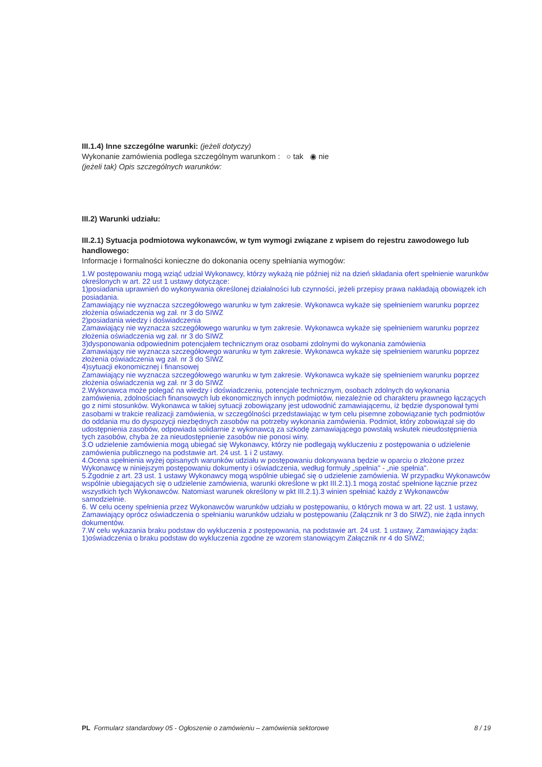III.1.4) Inne szczególne warunki: (jeżeli dotyczy)
Wykonanie zamówienia podlega szczególnym warunkom : ○ tak ◉ nie
(jeżeli tak) Opis szczególnych warunków:
III.2) Warunki udziału:
III.2.1) Sytuacja podmiotowa wykonawców, w tym wymogi związane z wpisem do rejestru zawodowego lub handlowego:
Informacje i formalności konieczne do dokonania oceny spełniania wymogów:
1.W postępowaniu mogą wziąć udział Wykonawcy, którzy wykażą nie później niż na dzień składania ofert spełnienie warunków określonych w art. 22 ust 1 ustawy dotyczące:
1)posiadania uprawnień do wykonywania określonej działalności lub czynności, jeżeli przepisy prawa nakładają obowiązek ich posiadania.
Zamawiający nie wyznacza szczegółowego warunku w tym zakresie. Wykonawca wykaże się spełnieniem warunku poprzez złożenia oświadczenia wg zał. nr 3 do SIWZ
2)posiadania wiedzy i doświadczenia
Zamawiający nie wyznacza szczegółowego warunku w tym zakresie. Wykonawca wykaże się spełnieniem warunku poprzez złożenia oświadczenia wg zał. nr 3 do SIWZ
3)dysponowania odpowiednim potencjałem technicznym oraz osobami zdolnymi do wykonania zamówienia
Zamawiający nie wyznacza szczegółowego warunku w tym zakresie. Wykonawca wykaże się spełnieniem warunku poprzez złożenia oświadczenia wg zał. nr 3 do SIWZ
4)sytuacji ekonomicznej i finansowej
Zamawiający nie wyznacza szczegółowego warunku w tym zakresie. Wykonawca wykaże się spełnieniem warunku poprzez złożenia oświadczenia wg zał. nr 3 do SIWZ
2.Wykonawca może polegać na wiedzy i doświadczeniu, potencjale technicznym, osobach zdolnych do wykonania zamówienia, zdolnościach finansowych lub ekonomicznych innych podmiotów, niezależnie od charakteru prawnego łączących go z nimi stosunków. Wykonawca w takiej sytuacji zobowiązany jest udowodnić zamawiającemu, iż będzie dysponował tymi zasobami w trakcie realizacji zamówienia, w szczególności przedstawiając w tym celu pisemne zobowiązanie tych podmiotów do oddania mu do dyspozycji niezbędnych zasobów na potrzeby wykonania zamówienia. Podmiot, który zobowiązał się do udostępnienia zasobów, odpowiada solidarnie z wykonawcą za szkodę zamawiającego powstałą wskutek nieudostępnienia tych zasobów, chyba że za nieudostępnienie zasobów nie ponosi winy.
3.O udzielenie zamówienia mogą ubiegać się Wykonawcy, którzy nie podlegają wykluczeniu z postępowania o udzielenie zamówienia publicznego na podstawie art. 24 ust. 1 i 2 ustawy.
4.Ocena spełnienia wyżej opisanych warunków udziału w postępowaniu dokonywana będzie w oparciu o złożone przez Wykonawcę w niniejszym postępowaniu dokumenty i oświadczenia, według formuły „spełnia" - „nie spełnia".
5.Zgodnie z art. 23 ust. 1 ustawy Wykonawcy mogą wspólnie ubiegać się o udzielenie zamówienia. W przypadku Wykonawców wspólnie ubiegających się o udzielenie zamówienia, warunki określone w pkt III.2.1).1 mogą zostać spełnione łącznie przez wszystkich tych Wykonawców. Natomiast warunek określony w pkt III.2.1).3 winien spełniać każdy z Wykonawców samodzielnie.
6. W celu oceny spełnienia przez Wykonawców warunków udziału w postępowaniu, o których mowa w art. 22 ust. 1 ustawy, Zamawiający oprócz oświadczenia o spełnianiu warunków udziału w postępowaniu (Załącznik nr 3 do SIWZ), nie żąda innych dokumentów.
7.W celu wykazania braku podstaw do wykluczenia z postępowania, na podstawie art. 24 ust. 1 ustawy, Zamawiający żąda:
1)oświadczenia o braku podstaw do wykluczenia zgodne ze wzorem stanowiącym Załącznik nr 4 do SIWZ;
PL Formularz standardowy 05 - Ogłoszenie o zamówieniu – zamówienia sektorowe 8 / 19